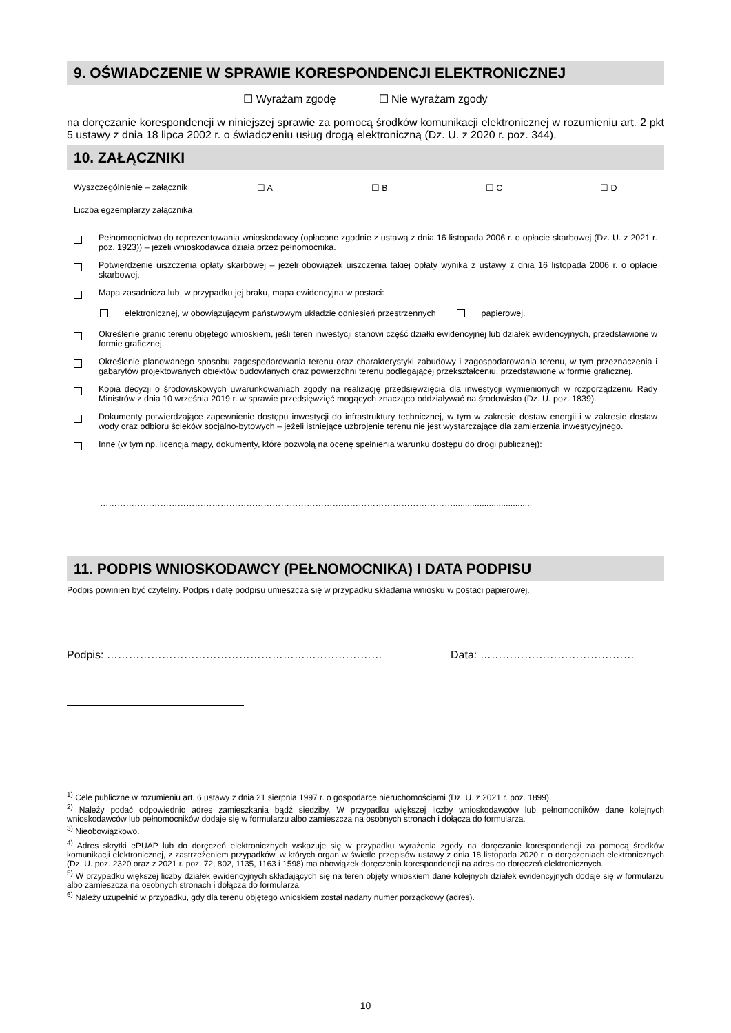9. OŚWIADCZENIE W SPRAWIE KORESPONDENCJI ELEKTRONICZNEJ
☐ Wyrażam zgodę ☐ Nie wyrażam zgody
na doręczanie korespondencji w niniejszej sprawie za pomocą środków komunikacji elektronicznej w rozumieniu art. 2 pkt 5 ustawy z dnia 18 lipca 2002 r. o świadczeniu usług drogą elektroniczną (Dz. U. z 2020 r. poz. 344).
10. ZAŁĄCZNIKI
Wyszczególnienie – załącznik ☐ A ☐ B ☐ C ☐ D
Liczba egzemplarzy załącznika
Pełnomocnictwo do reprezentowania wnioskodawcy (opłacone zgodnie z ustawą z dnia 16 listopada 2006 r. o opłacie skarbowej (Dz. U. z 2021 r. poz. 1923)) – jeżeli wnioskodawca działa przez pełnomocnika.
Potwierdzenie uiszczenia opłaty skarbowej – jeżeli obowiązek uiszczenia takiej opłaty wynika z ustawy z dnia 16 listopada 2006 r. o opłacie skarbowej.
Mapa zasadnicza lub, w przypadku jej braku, mapa ewidencyjna w postaci:
elektronicznej, w obowiązującym państwowym układzie odniesień przestrzennych
papierowej.
Określenie granic terenu objętego wnioskiem, jeśli teren inwestycji stanowi część działki ewidencyjnej lub działek ewidencyjnych, przedstawione w formie graficznej.
Określenie planowanego sposobu zagospodarowania terenu oraz charakterystyki zabudowy i zagospodarowania terenu, w tym przeznaczenia i gabarytów projektowanych obiektów budowlanych oraz powierzchni terenu podlegającej przekształceniu, przedstawione w formie graficznej.
Kopia decyzji o środowiskowych uwarunkowaniach zgody na realizację przedsięwzięcia dla inwestycji wymienionych w rozporządzeniu Rady Ministrów z dnia 10 września 2019 r. w sprawie przedsięwzięć mogących znacząco oddziaływać na środowisko (Dz. U. poz. 1839).
Dokumenty potwierdzające zapewnienie dostępu inwestycji do infrastruktury technicznej, w tym w zakresie dostaw energii i w zakresie dostaw wody oraz odbioru ścieków socjalno-bytowych – jeżeli istniejące uzbrojenie terenu nie jest wystarczające dla zamierzenia inwestycyjnego.
Inne (w tym np. licencja mapy, dokumenty, które pozwolą na ocenę spełnienia warunku dostępu do drogi publicznej):
…………………………………………………………………………………………………………….................................
11. PODPIS WNIOSKODAWCY (PEŁNOMOCNIKA) I DATA PODPISU
Podpis powinien być czytelny. Podpis i datę podpisu umieszcza się w przypadku składania wniosku w postaci papierowej.
Podpis: ………………………………………………………………… Data: ……………………………………
<sup>1)</sup> Cele publiczne w rozumieniu art. 6 ustawy z dnia 21 sierpnia 1997 r. o gospodarce nieruchomościami (Dz. U. z 2021 r. poz. 1899).
<sup>2)</sup> Należy podać odpowiednio adres zamieszkania bądź siedziby. W przypadku większej liczby wnioskodawców lub pełnomocników dane kolejnych wnioskodawców lub pełnomocników dodaje się w formularzu albo zamieszcza na osobnych stronach i dołącza do formularza.
<sup>3)</sup> Nieobowiązkowo.
<sup>4)</sup> Adres skrytki ePUAP lub do doręczeń elektronicznych wskazuje się w przypadku wyrażenia zgody na doręczanie korespondencji za pomocą środków komunikacji elektronicznej, z zastrzeżeniem przypadków, w których organ w świetle przepisów ustawy z dnia 18 listopada 2020 r. o doręczeniach elektronicznych (Dz. U. poz. 2320 oraz z 2021 r. poz. 72, 802, 1135, 1163 i 1598) ma obowiązek doręczenia korespondencji na adres do doręczeń elektronicznych.
<sup>5)</sup> W przypadku większej liczby działek ewidencyjnych składających się na teren objęty wnioskiem dane kolejnych działek ewidencyjnych dodaje się w formularzu albo zamieszcza na osobnych stronach i dołącza do formularza.
<sup>6)</sup> Należy uzupełnić w przypadku, gdy dla terenu objętego wnioskiem został nadany numer porządkowy (adres).
10